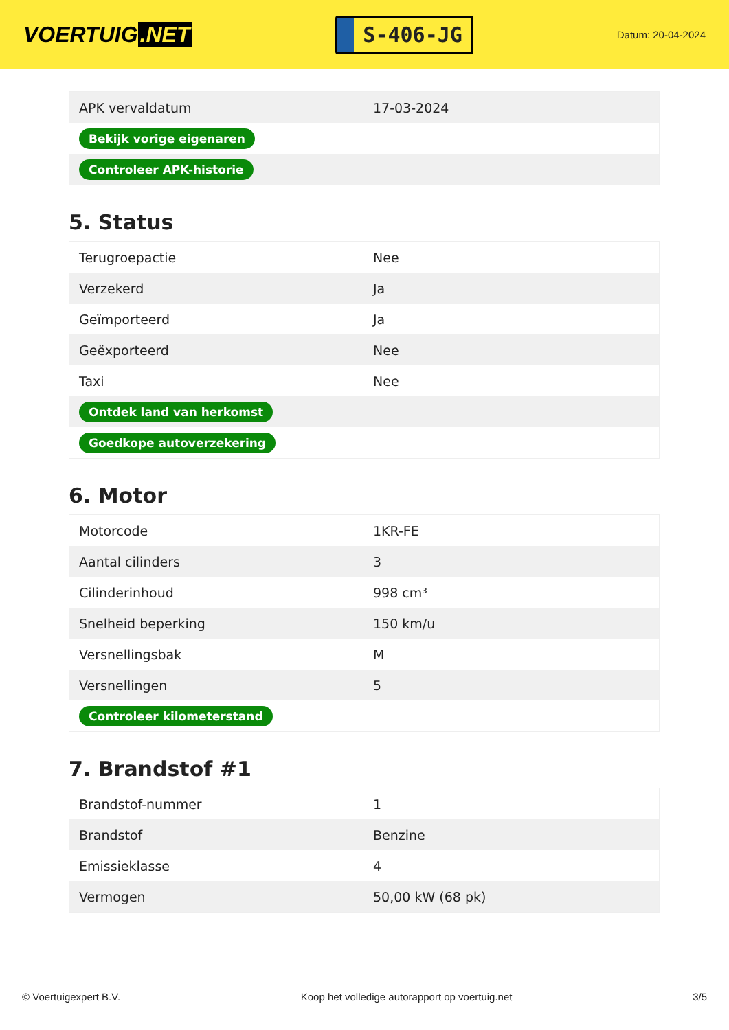VOERTUIG.NET
S-406-JG
Datum: 20-04-2024
| APK vervaldatum | 17-03-2024 |
| Bekijk vorige eigenaren | |
| Controleer APK-historie | |
5. Status
| Terugroepactie | Nee |
| Verzekerd | Ja |
| Geïmporteerd | Ja |
| Geëxporteerd | Nee |
| Taxi | Nee |
| Ontdek land van herkomst | |
| Goedkope autoverzekering | |
6. Motor
| Motorcode | 1KR-FE |
| Aantal cilinders | 3 |
| Cilinderinhoud | 998 cm³ |
| Snelheid beperking | 150 km/u |
| Versnellingsbak | M |
| Versnellingen | 5 |
| Controleer kilometerstand | |
7. Brandstof #1
| Brandstof-nummer | 1 |
| Brandstof | Benzine |
| Emissieklasse | 4 |
| Vermogen | 50,00 kW (68 pk) |
© Voertuigexpert B.V. Koop het volledige autorapport op voertuig.net 3/5